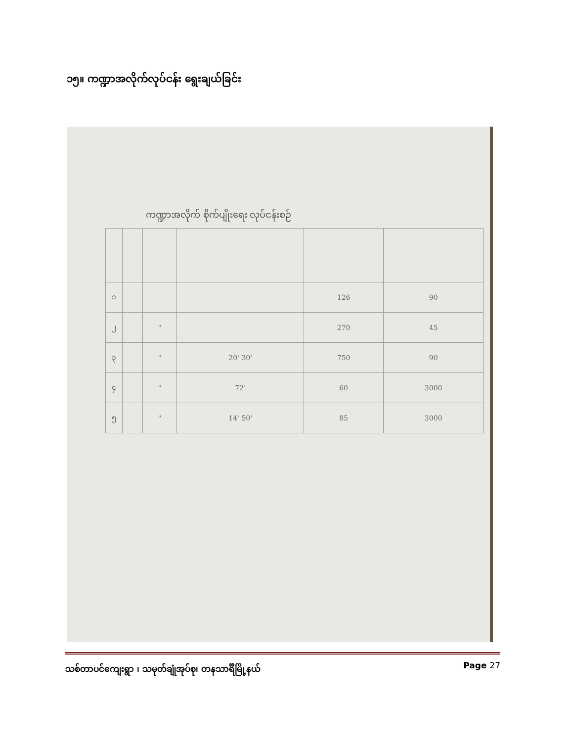၁၅။ ကဏ္ဍာအလိုက်လုပ်ငန်း ရွေးချယ်ခြင်း
ကဏ္ဍာအလိုက် စိုက်ပျိုးရေး လုပ်ငန်းစဉ်
| ၁ | | | | 126 | 90 |
| ၂ | | " | | 270 | 45 |
| ၃ | | " | 20' 30' | 750 | 90 |
| ၄ | | " | 72' | 60 | 3000 |
| ၅ | | " | 14' 50' | 85 | 3000 |
သစ်တာပင်ကျေးရွာ ၊ သမုတ်ချုံအုပ်စု၊ တနသာင်္ရီမြို့နယ်
Page 27